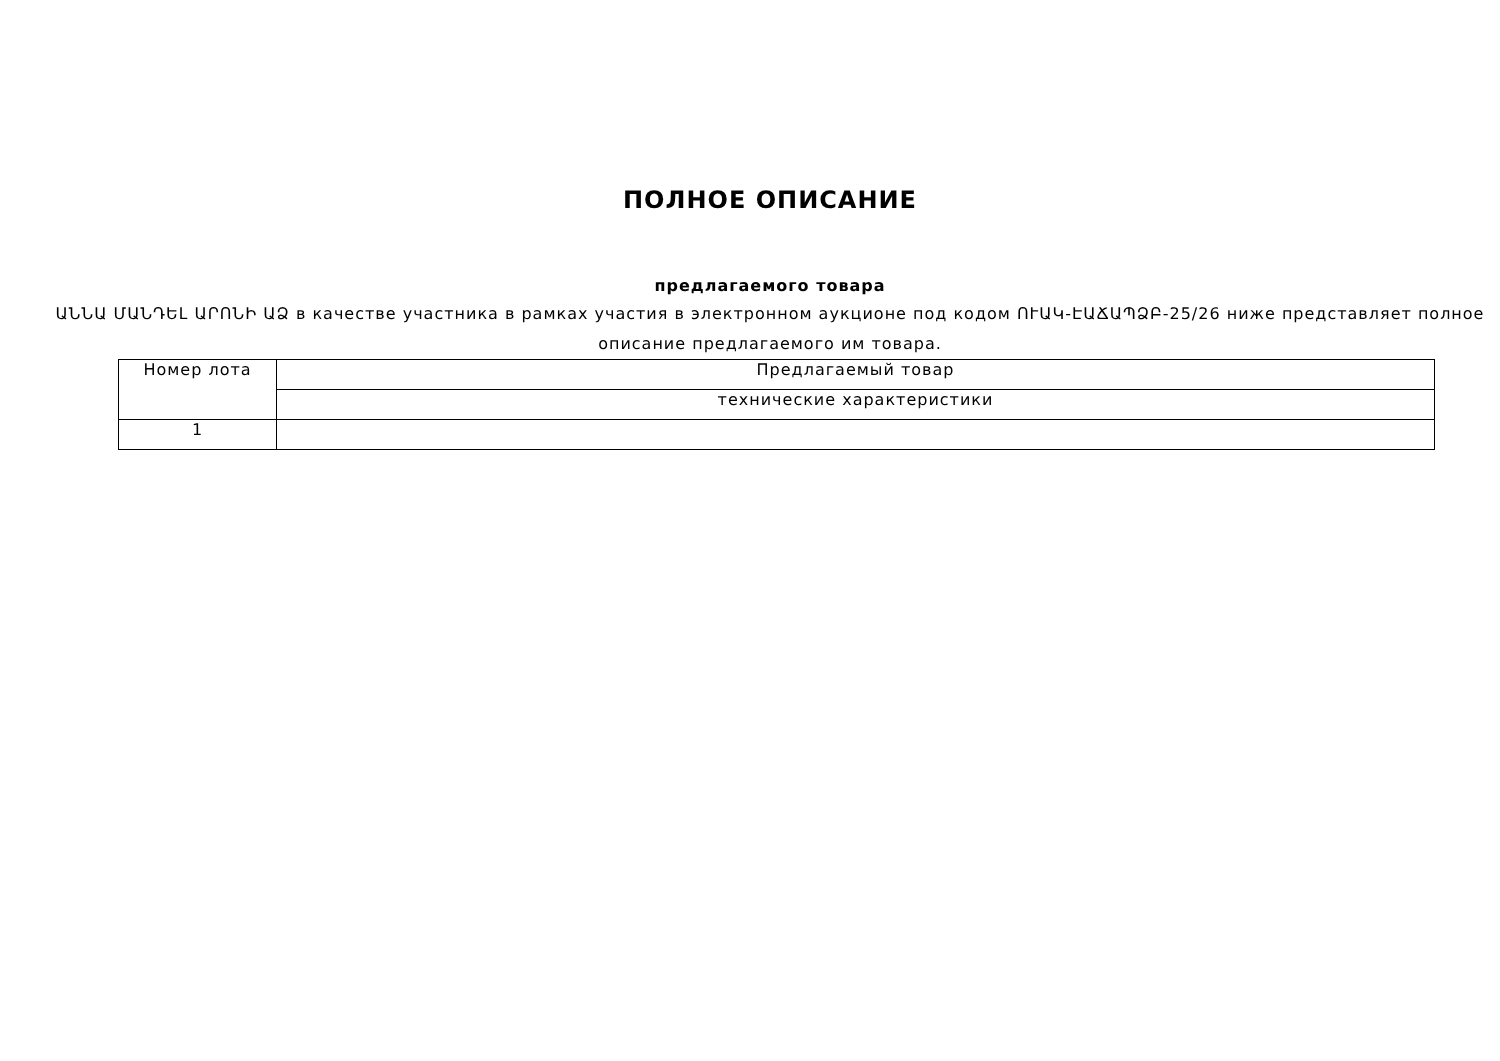ПОЛНОЕ ОПИСАНИЕ
предлагаемого товара
ԱՆՆԱ ՄԱՆԴԵԼ ԱՐՈՆԻ ԱՁ в качестве участника в рамках участия в электронном аукционе под кодом ՈՒԱԿ-ԷԱՃԱՊՁԲ-25/26 ниже представляет полное описание предлагаемого им товара.
| Номер лота | Предлагаемый товар |
| --- | --- |
| | технические характеристики |
| 1 | |